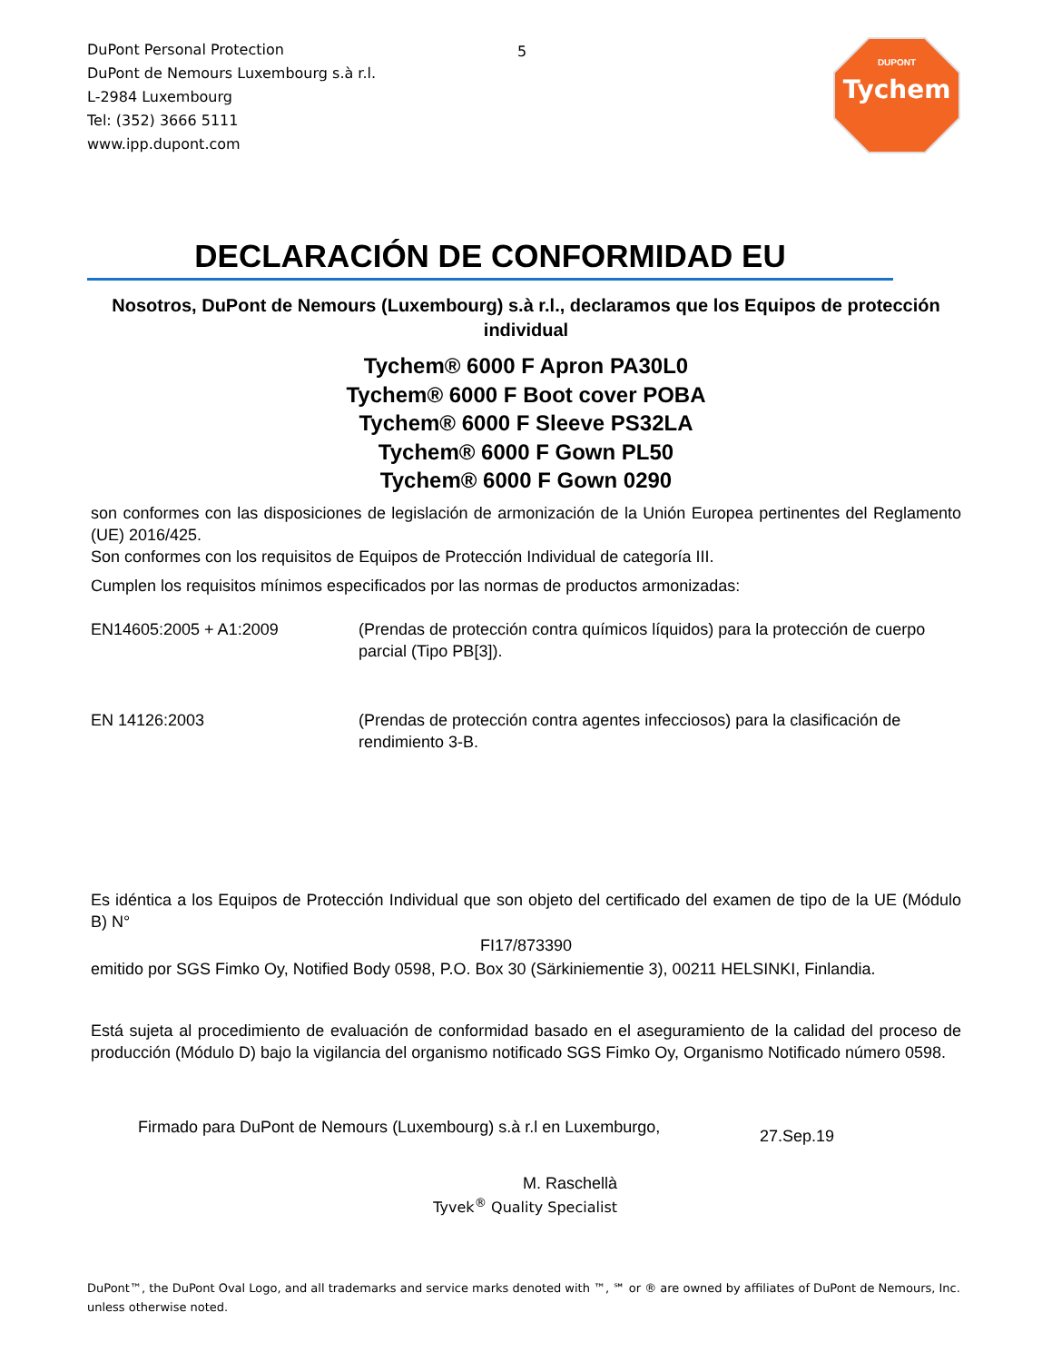DuPont Personal Protection
DuPont de Nemours Luxembourg s.à r.l.
L-2984 Luxembourg
Tel: (352) 3666 5111
www.ipp.dupont.com
5
DUPONT
Tychem
DECLARACIÓN DE CONFORMIDAD EU
Nosotros, DuPont de Nemours (Luxembourg) s.à r.l., declaramos que los Equipos de protección individual
Tychem® 6000 F Apron PA30L0
Tychem® 6000 F Boot cover POBA
Tychem® 6000 F Sleeve PS32LA
Tychem® 6000 F Gown PL50
Tychem® 6000 F Gown 0290
son conformes con las disposiciones de legislación de armonización de la Unión Europea pertinentes del Reglamento (UE) 2016/425.
Son conformes con los requisitos de Equipos de Protección Individual de categoría III.
Cumplen los requisitos mínimos especificados por las normas de productos armonizadas:
EN14605:2005 + A1:2009 (Prendas de protección contra químicos líquidos) para la protección de cuerpo parcial (Tipo PB[3]).
EN 14126:2003 (Prendas de protección contra agentes infecciosos) para la clasificación de rendimiento 3-B.
Es idéntica a los Equipos de Protección Individual que son objeto del certificado del examen de tipo de la UE (Módulo B) N°
FI17/873390
emitido por SGS Fimko Oy, Notified Body 0598, P.O. Box 30 (Särkiniementie 3), 00211 HELSINKI, Finlandia.
Está sujeta al procedimiento de evaluación de conformidad basado en el aseguramiento de la calidad del proceso de producción (Módulo D) bajo la vigilancia del organismo notificado SGS Fimko Oy, Organismo Notificado número 0598.
Firmado para DuPont de Nemours (Luxembourg) s.à r.l en Luxemburgo,
27.Sep.19
M. Raschellà
Tyvek<sup>®</sup> Quality Specialist
DuPont™, the DuPont Oval Logo, and all trademarks and service marks denoted with ™, ℠ or ® are owned by affiliates of DuPont de Nemours, Inc. unless otherwise noted.